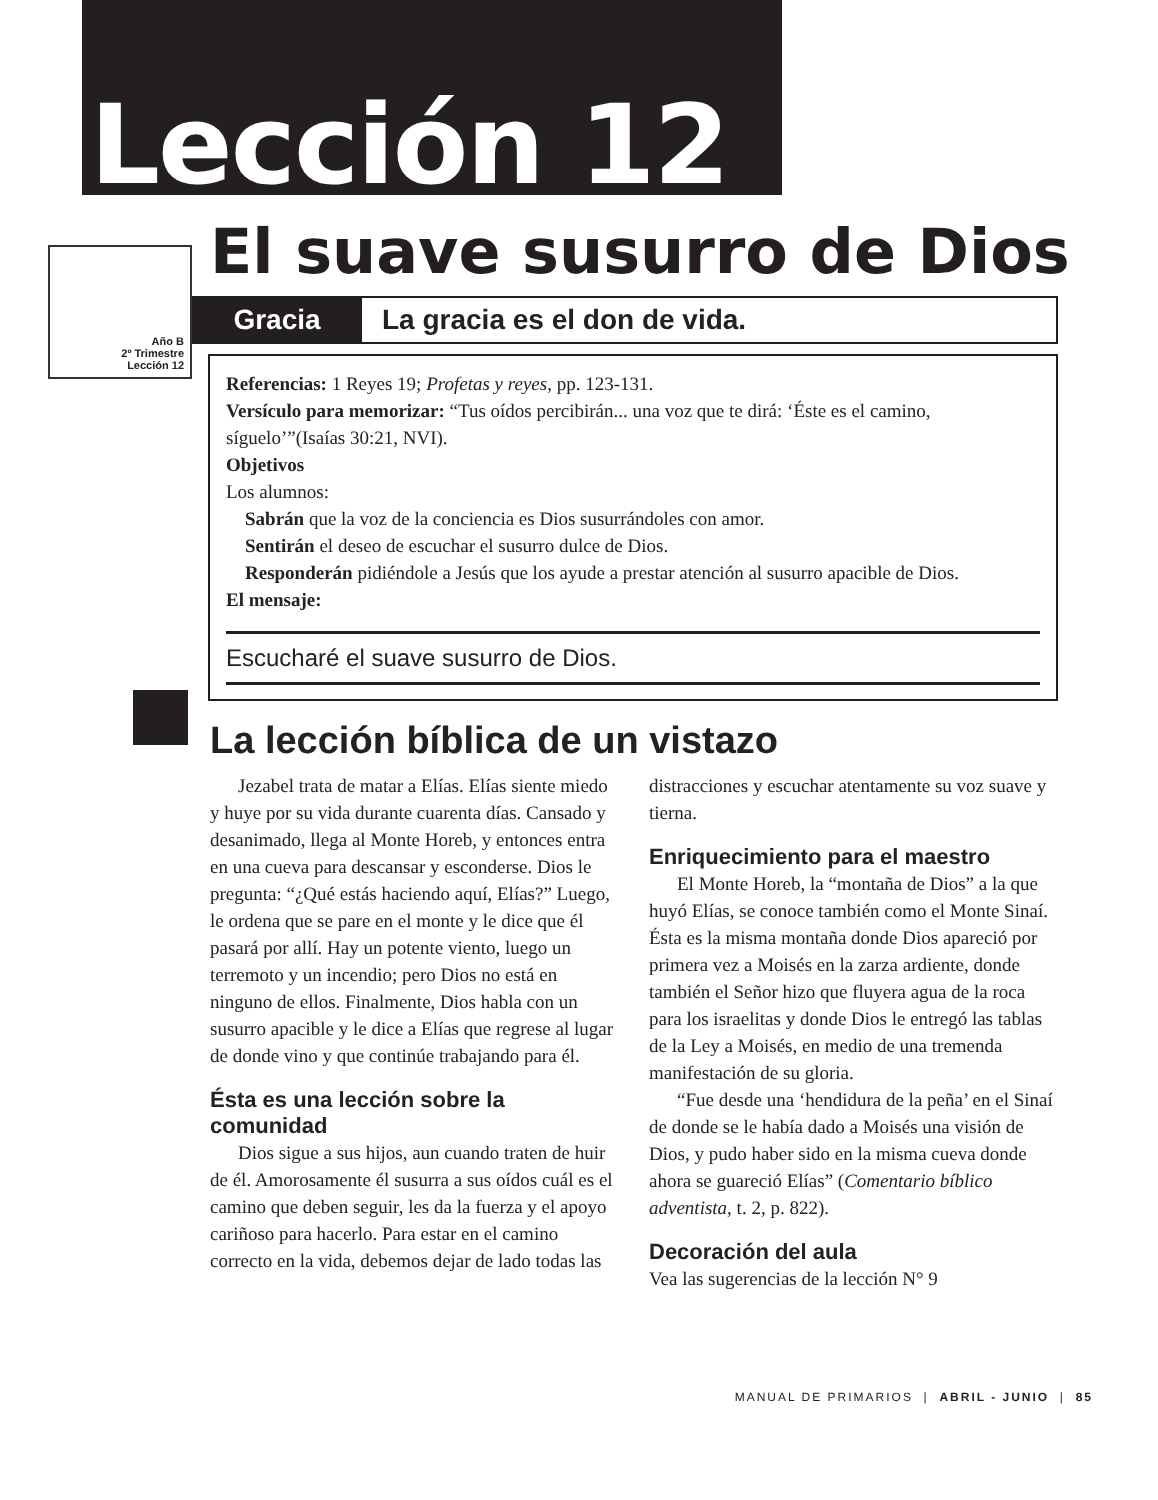Lección 12
Año B
2º Trimestre
Lección 12
El suave susurro de Dios
Gracia La gracia es el don de vida.
Referencias: 1 Reyes 19; Profetas y reyes, pp. 123-131.
Versículo para memorizar: “Tus oídos percibirán... una voz que te dirá: ‘Éste es el camino, síguelo’”(Isaías 30:21, NVI).
Objetivos
Los alumnos:
 Sabrán que la voz de la conciencia es Dios susurrándoles con amor.
 Sentirán el deseo de escuchar el susurro dulce de Dios.
 Responderán pidiéndole a Jesús que los ayude a prestar atención al susurro apacible de Dios.
El mensaje:
Escucharé el suave susurro de Dios.
La lección bíblica de un vistazo
Jezabel trata de matar a Elías. Elías siente miedo y huye por su vida durante cuarenta días. Cansado y desanimado, llega al Monte Horeb, y entonces entra en una cueva para descansar y esconderse. Dios le pregunta: “¿Qué estás haciendo aquí, Elías?” Luego, le ordena que se pare en el monte y le dice que él pasará por allí. Hay un potente viento, luego un terremoto y un incendio; pero Dios no está en ninguno de ellos. Finalmente, Dios habla con un susurro apacible y le dice a Elías que regrese al lugar de donde vino y que continúe trabajando para él.
Ésta es una lección sobre la comunidad
Dios sigue a sus hijos, aun cuando traten de huir de él. Amorosamente él susurra a sus oídos cuál es el camino que deben seguir, les da la fuerza y el apoyo cariñoso para hacerlo. Para estar en el camino correcto en la vida, debemos dejar de lado todas las distracciones y escuchar atentamente su voz suave y tierna.
Enriquecimiento para el maestro
El Monte Horeb, la “montaña de Dios” a la que huyó Elías, se conoce también como el Monte Sinaí. Ésta es la misma montaña donde Dios apareció por primera vez a Moisés en la zarza ardiente, donde también el Señor hizo que fluyera agua de la roca para los israelitas y donde Dios le entregó las tablas de la Ley a Moisés, en medio de una tremenda manifestación de su gloria.
“Fue desde una ‘hendidura de la peña’ en el Sinaí de donde se le había dado a Moisés una visión de Dios, y pudo haber sido en la misma cueva donde ahora se guareció Elías” (Comentario bíblico adventista, t. 2, p. 822).
Decoración del aula
Vea las sugerencias de la lección N° 9
MANUAL DE PRIMARIOS | ABRIL - JUNIO | 85